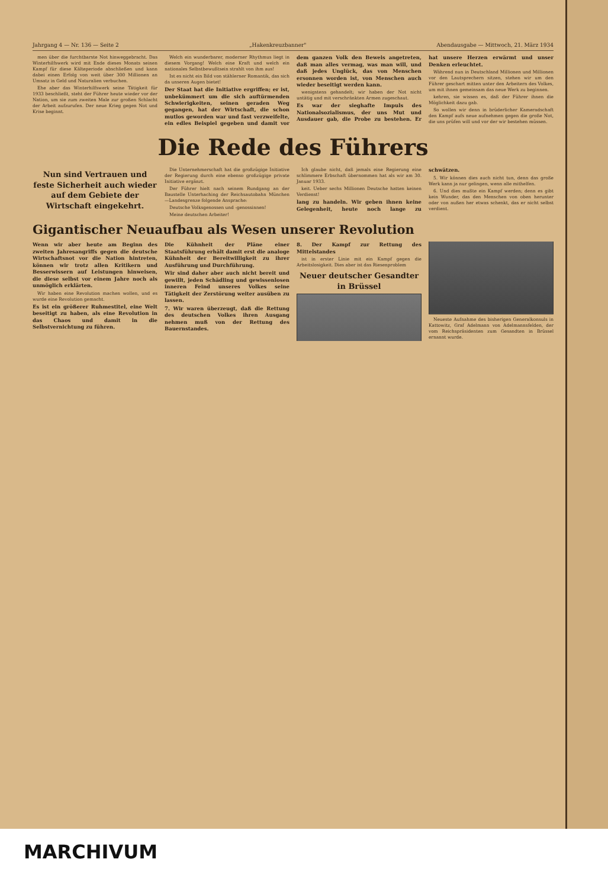Jahrgang 4 — Nr. 136 — Seite 2 „Hakenkreuzbanner" Abendausgabe — Mittwoch, 21. März 1934
men über die furchtbarste Not hinweggebracht. Das Winterhilfswerk wird mit Ende dieses Monats seinen Kampf für diese Kälteperiode abschließen und kann dabei einen Erfolg von weit über 300 Millionen an Umsatz in Geld und Naturalien verbuchen.
Ehe aber das Winterhilfswerk seine Tätigkeit für 1933 beschließt, steht der Führer heute wieder vor der Nation, um sie zum zweiten Male zur großen Schlacht der Arbeit aufzurufen. Der neue Krieg gegen Not und Krise beginnt.
Welch ein wunderbarer, moderner Rhythmus liegt in diesem Vorgang! Welch eine Kraft und welch ein nationales Selbstbewußtsein strahlt von ihm aus!
Ist es nicht ein Bild von stählerner Romantik, das sich da unseren Augen bietet!
Der Staat hat die Initiative ergriffen; er ist, unbekümmert um die sich auftürmenden Schwierigkeiten, seinen geraden Weg gegangen, hat der Wirtschaft, die schon mutlos geworden war und fast verzweifelte, ein edles Beispiel gegeben und damit vor dem ganzen Volk den Beweis angetreten, daß man alles vermag, was man will, und daß jedes Unglück, das von Menschen ersonnen worden ist, von Menschen auch wieder beseitigt werden kann.
wenigstens gehandelt; wir haben der Not nicht untätig und mit verschränkten Armen zugeschaut.
Es war der sieghafte Impuls des Nationalsozialismus, der uns Mut und Ausdauer gab, die Probe zu bestehen. Er hat unsere Herzen erwärmt und unser Denken erleuchtet.
Während nun in Deutschland Millionen und Millionen vor den Lautsprechern sitzen, stehen wir um den Führer geschart mitten unter den Arbeitern des Volkes, um mit ihnen gemeinsam das neue Werk zu beginnen.
kehren, sie wissen es, daß der Führer ihnen die Möglichkeit dazu gab.
So wollen wir denn in brüderlicher Kameradschaft den Kampf aufs neue aufnehmen gegen die große Not, die uns prüfen will und vor der wir bestehen müssen.
Die Rede des Führers
Nun sind Vertrauen und feste Sicherheit auch wieder auf dem Gebiete der Wirtschaft eingekehrt.
Die Unternehmerschaft hat die großzügige Initiative der Regierung durch eine ebenso großzügige private Initiative ergänzt.
Der Führer hielt nach seinem Rundgang an der Baustelle Unterhaching der Reichsautobahn München—Landesgrenze folgende Ansprache:
Deutsche Volksgenossen und -genossinnen!
Meine deutschen Arbeiter!
Ich glaube nicht, daß jemals eine Regierung eine schlimmere Erbschaft übernommen hat als wir am 30. Januar 1933.
keit. Ueber sechs Millionen Deutsche hatten keinen Verdienst!
lang zu handeln. Wir geben ihnen keine Gelegenheit, heute noch lange zu schwätzen.
5. Wir können dies auch nicht tun, denn das große Werk kann ja nur gelingen, wenn alle mithelfen.
6. Und dies mußte ein Kampf werden; denn es gibt kein Wunder, das den Menschen von oben herunter oder von außen her etwas schenkt, das er nicht selbst verdient.
Gigantischer Neuaufbau als Wesen unserer Revolution
Wenn wir aber heute am Beginn des zweiten Jahresangriffs gegen die deutsche Wirtschaftsnot vor die Nation hintreten, können wir trotz allen Kritikern und Besserwissern auf Leistungen hinweisen, die diese selbst vor einem Jahre noch als unmöglich erklärten.
Wir haben eine Revolution machen wollen, und es wurde eine Revolution gemacht.
Es ist ein größerer Ruhmestitel, eine Welt beseitigt zu haben, als eine Revolution in das Chaos und damit in die Selbstvernichtung zu führen.
Die Kühnheit der Pläne einer Staatsführung erhält damit erst die analoge Kühnheit der Bereitwilligkeit zu ihrer Ausführung und Durchführung.
Wir sind daher aber auch nicht bereit und gewillt, jeden Schädling und gewissenlosen inneren Feind unseres Volkes seine Tätigkeit der Zerstörung weiter ausüben zu lassen.
7. Wir waren überzeugt, daß die Rettung des deutschen Volkes ihren Ausgang nehmen muß von der Rettung des Bauernstandes.
8. Der Kampf zur Rettung des Mittelstandes
ist in erster Linie mit ein Kampf gegen die Arbeitslosigkeit. Dies aber ist das Riesenproblem
Neuer deutscher Gesandter in Brüssel
Neueste Aufnahme des bisherigen Generalkonsuls in Kattowitz, Graf Adelmann von Adelmannsfelden, der vom Reichspräsidenten zum Gesandten in Brüssel ernannt wurde.
MARCHIVUM